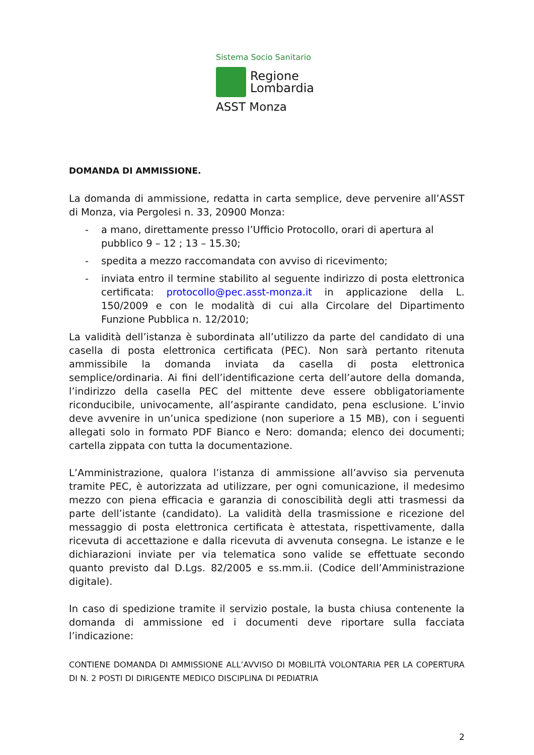Sistema Socio Sanitario
Regione
Lombardia
ASST Monza
DOMANDA DI AMMISSIONE.
La domanda di ammissione, redatta in carta semplice, deve pervenire all’ASST di Monza, via Pergolesi n. 33, 20900 Monza:
- a mano, direttamente presso l’Ufficio Protocollo, orari di apertura al pubblico 9 – 12 ; 13 – 15.30;
- spedita a mezzo raccomandata con avviso di ricevimento;
- inviata entro il termine stabilito al seguente indirizzo di posta elettronica certificata: protocollo@pec.asst-monza.it in applicazione della L. 150/2009 e con le modalità di cui alla Circolare del Dipartimento Funzione Pubblica n. 12/2010;
La validità dell’istanza è subordinata all’utilizzo da parte del candidato di una casella di posta elettronica certificata (PEC). Non sarà pertanto ritenuta ammissibile la domanda inviata da casella di posta elettronica semplice/ordinaria. Ai fini dell’identificazione certa dell’autore della domanda, l’indirizzo della casella PEC del mittente deve essere obbligatoriamente riconducibile, univocamente, all’aspirante candidato, pena esclusione. L’invio deve avvenire in un’unica spedizione (non superiore a 15 MB), con i seguenti allegati solo in formato PDF Bianco e Nero: domanda; elenco dei documenti; cartella zippata con tutta la documentazione.
L’Amministrazione, qualora l’istanza di ammissione all’avviso sia pervenuta tramite PEC, è autorizzata ad utilizzare, per ogni comunicazione, il medesimo mezzo con piena efficacia e garanzia di conoscibilità degli atti trasmessi da parte dell’istante (candidato). La validità della trasmissione e ricezione del messaggio di posta elettronica certificata è attestata, rispettivamente, dalla ricevuta di accettazione e dalla ricevuta di avvenuta consegna. Le istanze e le dichiarazioni inviate per via telematica sono valide se effettuate secondo quanto previsto dal D.Lgs. 82/2005 e ss.mm.ii. (Codice dell’Amministrazione digitale).
In caso di spedizione tramite il servizio postale, la busta chiusa contenente la domanda di ammissione ed i documenti deve riportare sulla facciata l’indicazione:
CONTIENE DOMANDA DI AMMISSIONE ALL’AVVISO DI MOBILITÀ VOLONTARIA PER LA COPERTURA DI N. 2 POSTI DI DIRIGENTE MEDICO DISCIPLINA DI PEDIATRIA
2